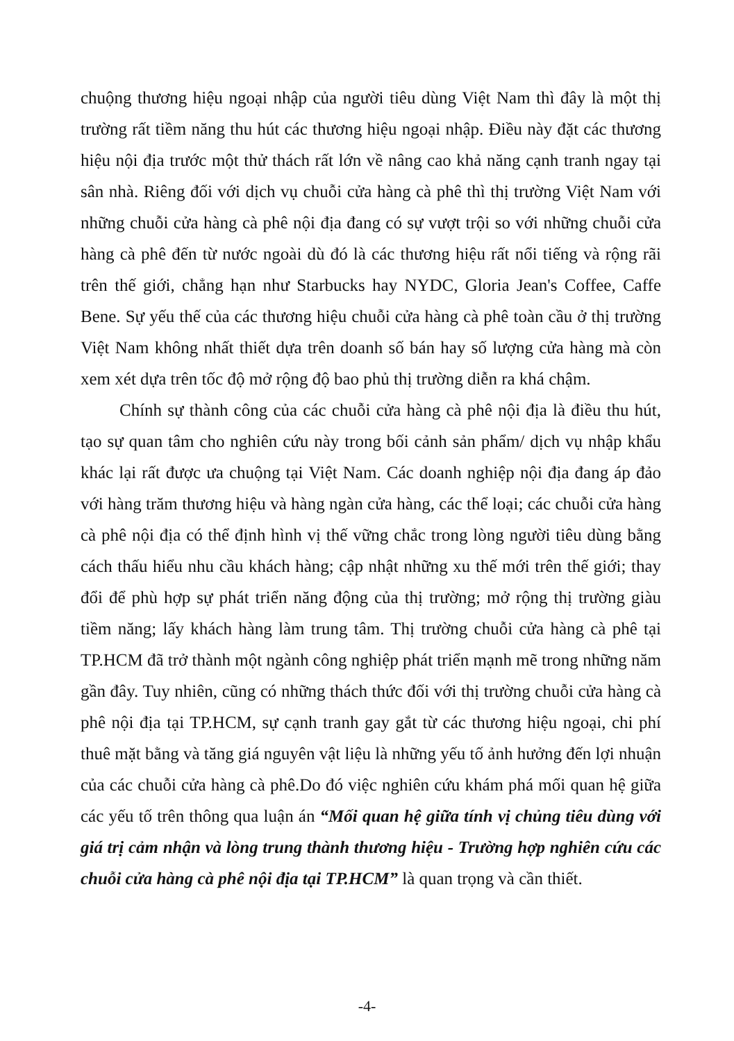chuộng thương hiệu ngoại nhập của người tiêu dùng Việt Nam thì đây là một thị trường rất tiềm năng thu hút các thương hiệu ngoại nhập. Điều này đặt các thương hiệu nội địa trước một thử thách rất lớn về nâng cao khả năng cạnh tranh ngay tại sân nhà. Riêng đối với dịch vụ chuỗi cửa hàng cà phê thì thị trường Việt Nam với những chuỗi cửa hàng cà phê nội địa đang có sự vượt trội so với những chuỗi cửa hàng cà phê đến từ nước ngoài dù đó là các thương hiệu rất nổi tiếng và rộng rãi trên thế giới, chẳng hạn như Starbucks hay NYDC, Gloria Jean's Coffee, Caffe Bene. Sự yếu thế của các thương hiệu chuỗi cửa hàng cà phê toàn cầu ở thị trường Việt Nam không nhất thiết dựa trên doanh số bán hay số lượng cửa hàng mà còn xem xét dựa trên tốc độ mở rộng độ bao phủ thị trường diễn ra khá chậm.
Chính sự thành công của các chuỗi cửa hàng cà phê nội địa là điều thu hút, tạo sự quan tâm cho nghiên cứu này trong bối cảnh sản phẩm/ dịch vụ nhập khẩu khác lại rất được ưa chuộng tại Việt Nam. Các doanh nghiệp nội địa đang áp đảo với hàng trăm thương hiệu và hàng ngàn cửa hàng, các thể loại; các chuỗi cửa hàng cà phê nội địa có thể định hình vị thế vững chắc trong lòng người tiêu dùng bằng cách thấu hiểu nhu cầu khách hàng; cập nhật những xu thế mới trên thế giới; thay đổi để phù hợp sự phát triển năng động của thị trường; mở rộng thị trường giàu tiềm năng; lấy khách hàng làm trung tâm. Thị trường chuỗi cửa hàng cà phê tại TP.HCM đã trở thành một ngành công nghiệp phát triển mạnh mẽ trong những năm gần đây. Tuy nhiên, cũng có những thách thức đối với thị trường chuỗi cửa hàng cà phê nội địa tại TP.HCM, sự cạnh tranh gay gắt từ các thương hiệu ngoại, chi phí thuê mặt bằng và tăng giá nguyên vật liệu là những yếu tố ảnh hưởng đến lợi nhuận của các chuỗi cửa hàng cà phê.Do đó việc nghiên cứu khám phá mối quan hệ giữa các yếu tố trên thông qua luận án “Mối quan hệ giữa tính vị chủng tiêu dùng với giá trị cảm nhận và lòng trung thành thương hiệu - Trường hợp nghiên cứu các chuỗi cửa hàng cà phê nội địa tại TP.HCM” là quan trọng và cần thiết.
-4-